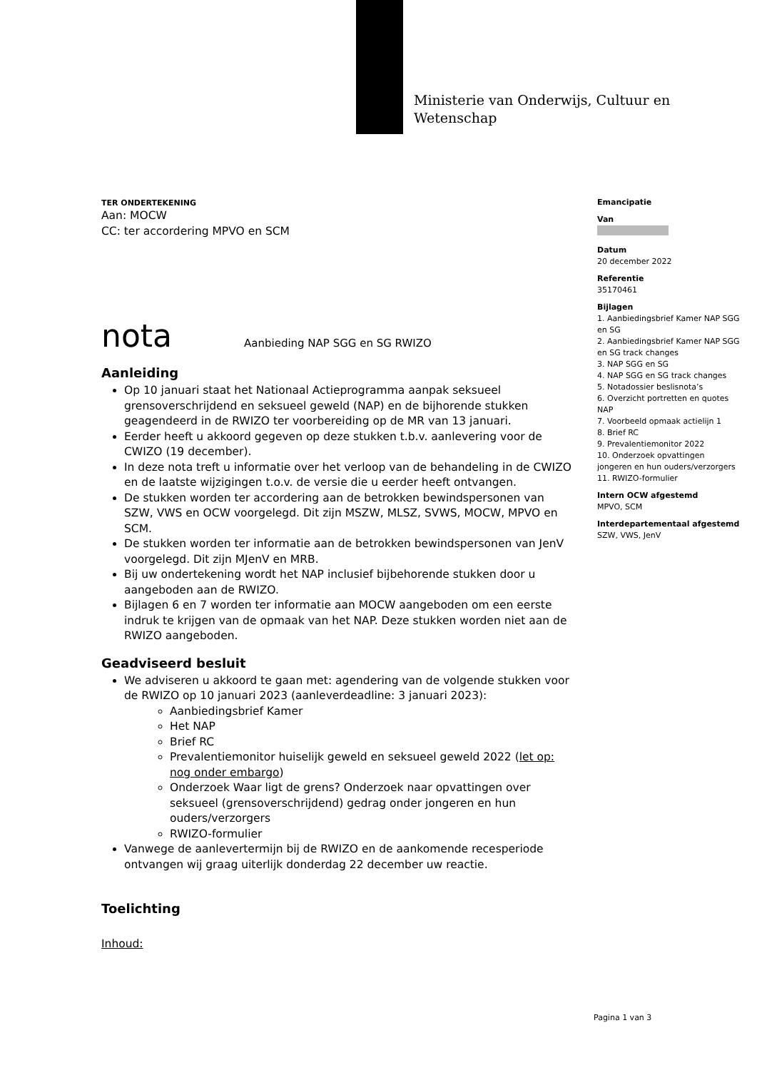Ministerie van Onderwijs, Cultuur en
Wetenschap
TER ONDERTEKENING
Aan: MOCW
CC: ter accordering MPVO en SCM
nota Aanbieding NAP SGG en SG RWIZO
Aanleiding
Op 10 januari staat het Nationaal Actieprogramma aanpak seksueel grensoverschrijdend en seksueel geweld (NAP) en de bijhorende stukken geagendeerd in de RWIZO ter voorbereiding op de MR van 13 januari.
Eerder heeft u akkoord gegeven op deze stukken t.b.v. aanlevering voor de CWIZO (19 december).
In deze nota treft u informatie over het verloop van de behandeling in de CWIZO en de laatste wijzigingen t.o.v. de versie die u eerder heeft ontvangen.
De stukken worden ter accordering aan de betrokken bewindspersonen van SZW, VWS en OCW voorgelegd. Dit zijn MSZW, MLSZ, SVWS, MOCW, MPVO en SCM.
De stukken worden ter informatie aan de betrokken bewindspersonen van JenV voorgelegd. Dit zijn MJenV en MRB.
Bij uw ondertekening wordt het NAP inclusief bijbehorende stukken door u aangeboden aan de RWIZO.
Bijlagen 6 en 7 worden ter informatie aan MOCW aangeboden om een eerste indruk te krijgen van de opmaak van het NAP. Deze stukken worden niet aan de RWIZO aangeboden.
Geadviseerd besluit
We adviseren u akkoord te gaan met: agendering van de volgende stukken voor de RWIZO op 10 januari 2023 (aanleverdeadline: 3 januari 2023):
Aanbiedingsbrief Kamer
Het NAP
Brief RC
Prevalentiemonitor huiselijk geweld en seksueel geweld 2022 (let op: nog onder embargo)
Onderzoek Waar ligt de grens? Onderzoek naar opvattingen over seksueel (grensoverschrijdend) gedrag onder jongeren en hun ouders/verzorgers
RWIZO-formulier
Vanwege de aanlevertermijn bij de RWIZO en de aankomende recesperiode ontvangen wij graag uiterlijk donderdag 22 december uw reactie.
Toelichting
Inhoud:
Emancipatie
Van
Datum
20 december 2022
Referentie
35170461
Bijlagen
1. Aanbiedingsbrief Kamer NAP SGG en SG
2. Aanbiedingsbrief Kamer NAP SGG en SG track changes
3. NAP SGG en SG
4. NAP SGG en SG track changes
5. Notadossier beslisnota’s
6. Overzicht portretten en quotes NAP
7. Voorbeeld opmaak actielijn 1
8. Brief RC
9. Prevalentiemonitor 2022
10. Onderzoek opvattingen jongeren en hun ouders/verzorgers
11. RWIZO-formulier
Intern OCW afgestemd
MPVO, SCM
Interdepartementaal afgestemd
SZW, VWS, JenV
Pagina 1 van 3